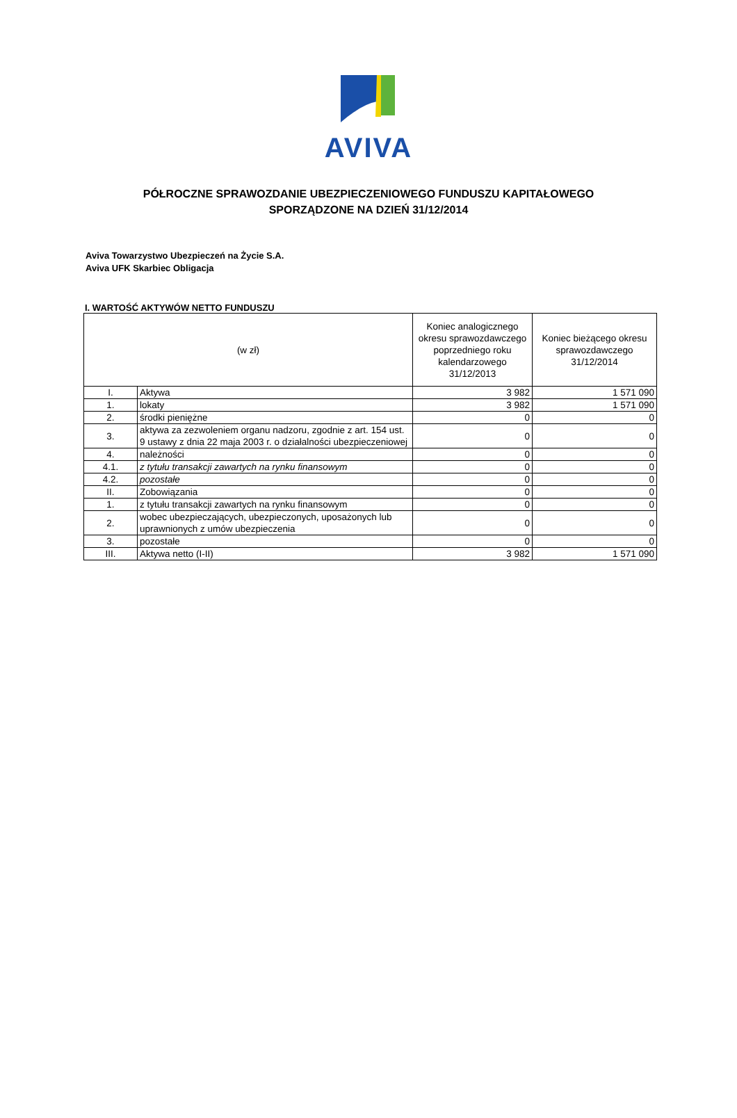AVIVA
PÓŁROCZNE SPRAWOZDANIE UBEZPIECZENIOWEGO FUNDUSZU KAPITAŁOWEGO
SPORZĄDZONE NA DZIEŃ 31/12/2014
Aviva Towarzystwo Ubezpieczeń na Życie S.A.
Aviva UFK Skarbiec Obligacja
I. WARTOŚĆ AKTYWÓW NETTO FUNDUSZU
| (w zł) | | Koniec analogicznego okresu sprawozdawczego poprzedniego roku kalendarzowego 31/12/2013 | Koniec bieżącego okresu sprawozdawczego 31/12/2014 |
| --- | --- | --- | --- |
| I. | Aktywa | 3 982 | 1 571 090 |
| 1. | lokaty | 3 982 | 1 571 090 |
| 2. | środki pieniężne | 0 | 0 |
| 3. | aktywa za zezwoleniem organu nadzoru, zgodnie z art. 154 ust. 9 ustawy z dnia 22 maja 2003 r. o działalności ubezpieczeniowej | 0 | 0 |
| 4. | należności | 0 | 0 |
| 4.1. | z tytułu transakcji zawartych na rynku finansowym | 0 | 0 |
| 4.2. | pozostałe | 0 | 0 |
| II. | Zobowiązania | 0 | 0 |
| 1. | z tytułu transakcji zawartych na rynku finansowym | 0 | 0 |
| 2. | wobec ubezpieczających, ubezpieczonych, uposażonych lub uprawnionych z umów ubezpieczenia | 0 | 0 |
| 3. | pozostałe | 0 | 0 |
| III. | Aktywa netto (I-II) | 3 982 | 1 571 090 |